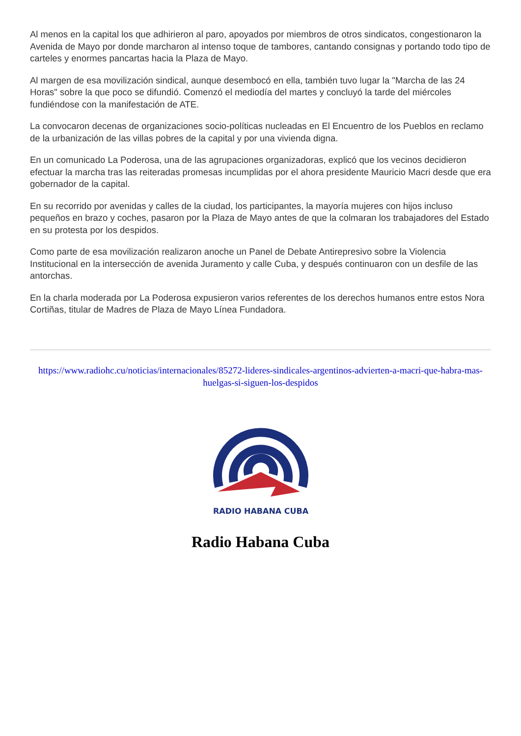Al menos en la capital los que adhirieron al paro, apoyados por miembros de otros sindicatos, congestionaron la Avenida de Mayo por donde marcharon al intenso toque de tambores, cantando consignas y portando todo tipo de carteles y enormes pancartas hacia la Plaza de Mayo.
Al margen de esa movilización sindical, aunque desembocó en ella, también tuvo lugar la "Marcha de las 24 Horas" sobre la que poco se difundió. Comenzó el mediodía del martes y concluyó la tarde del miércoles fundiéndose con la manifestación de ATE.
La convocaron decenas de organizaciones socio-políticas nucleadas en El Encuentro de los Pueblos en reclamo de la urbanización de las villas pobres de la capital y por una vivienda digna.
En un comunicado La Poderosa, una de las agrupaciones organizadoras, explicó que los vecinos decidieron efectuar la marcha tras las reiteradas promesas incumplidas por el ahora presidente Mauricio Macri desde que era gobernador de la capital.
En su recorrido por avenidas y calles de la ciudad, los participantes, la mayoría mujeres con hijos incluso pequeños en brazo y coches, pasaron por la Plaza de Mayo antes de que la colmaran los trabajadores del Estado en su protesta por los despidos.
Como parte de esa movilización realizaron anoche un Panel de Debate Antirepresivo sobre la Violencia Institucional en la intersección de avenida Juramento y calle Cuba, y después continuaron con un desfile de las antorchas.
En la charla moderada por La Poderosa expusieron varios referentes de los derechos humanos entre estos Nora Cortiñas, titular de Madres de Plaza de Mayo Línea Fundadora.
https://www.radiohc.cu/noticias/internacionales/85272-lideres-sindicales-argentinos-advierten-a-macri-que-habra-mas-huelgas-si-siguen-los-despidos
RADIO HABANA CUBA
Radio Habana Cuba